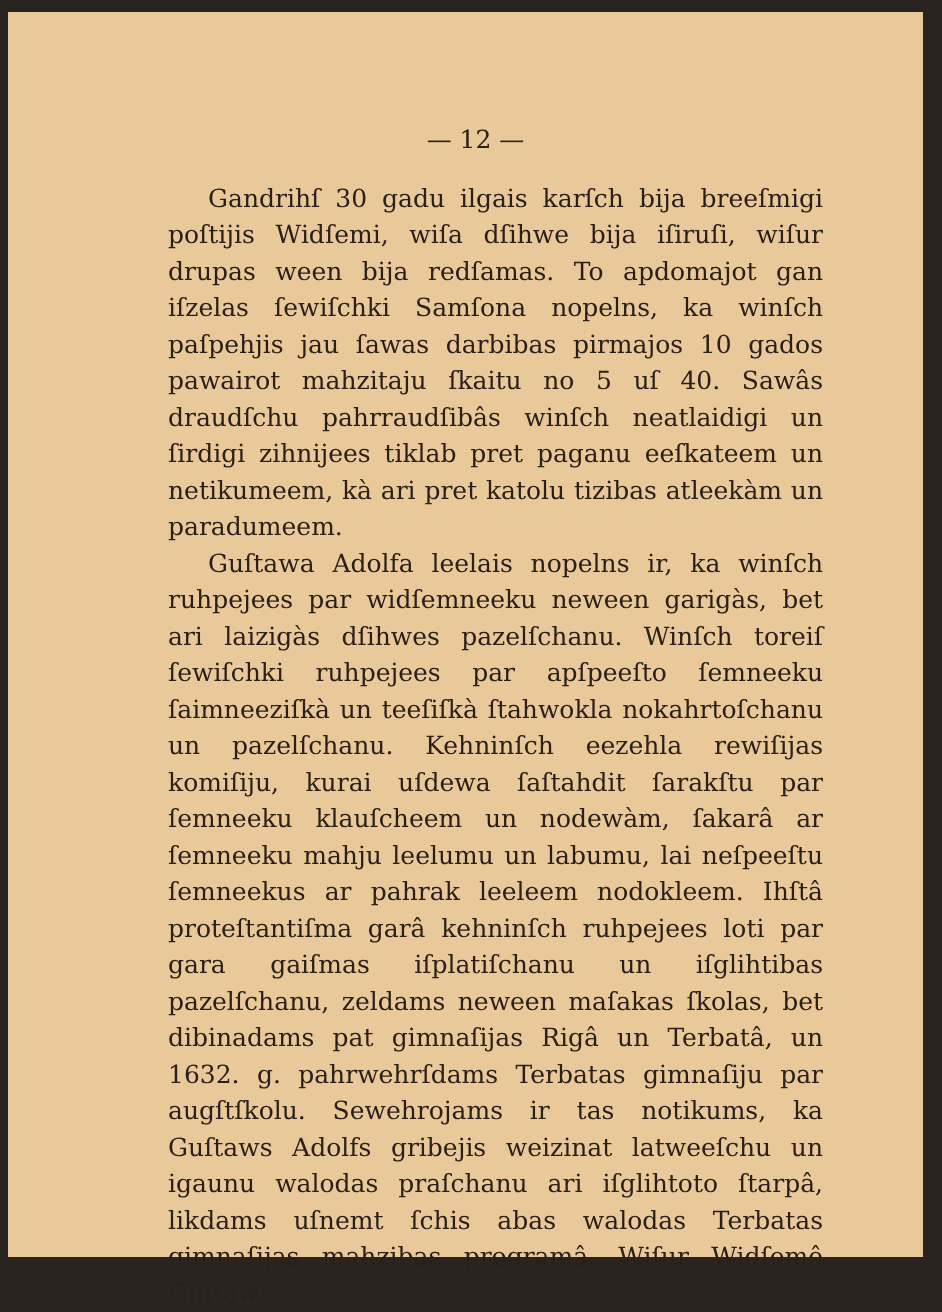— 12 —
Gandrihſ 30 gadu ilgais karſch bija breeſmigi poſtijis Widſemi, wiſa dſihwe bija iſiruſi, wiſur drupas ween bija redſamas. To apdomajot gan iſzelas ſewiſchki Samſona nopelns, ka winſch paſpehjis jau ſawas darbibas pirmajos 10 gados pawairot mahzitaju ſkaitu no 5 uſ 40. Sawâs draudſchu pahrraudſibâs winſch neatlaidigi un ſirdigi zihnijees tiklab pret paganu eeſkateem un netikumeem, kà ari pret katolu tizibas atleekàm un paradumeem.
Guſtawa Adolfa leelais nopelns ir, ka winſch ruhpejees par widſemneeku neween garigàs, bet ari laizigàs dſihwes pazelſchanu. Winſch toreiſ ſewiſchki ruhpejees par apſpeeſto ſemneeku ſaimneeziſkà un teeſiſkà ſtahwokla nokahrtoſchanu un pazelſchanu. Kehninſch eezehla rewiſijas komiſiju, kurai uſdewa ſaſtahdit ſarakſtu par ſemneeku klauſcheem un nodewàm, ſakarâ ar ſemneeku mahju leelumu un labumu, lai neſpeeſtu ſemneekus ar pahrak leeleem nodokleem. Ihſtâ proteſtantiſma garâ kehninſch ruhpejees loti par gara gaiſmas iſplatiſchanu un iſglihtibas pazelſchanu, zeldams neween maſakas ſkolas, bet dibinadams pat gimnaſijas Rigâ un Terbatâ, un 1632. g. pahrwehrſdams Terbatas gimnaſiju par augſtſkolu. Sewehrojams ir tas notikums, ka Guſtaws Adolfs gribejis weizinat latweeſchu un igaunu walodas praſchanu ari iſglihtoto ſtarpâ, likdams uſnemt ſchis abas walodas Terbatas gimnaſijas mahzibas programâ. Wiſur Widſemê Guſtaws